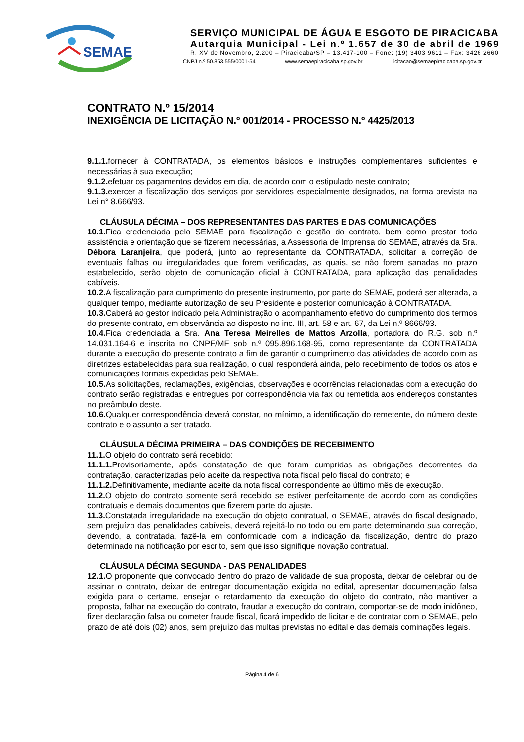SEMAE
SERVIÇO MUNICIPAL DE ÁGUA E ESGOTO DE PIRACICABA
Autarquia Municipal - Lei n.º 1.657 de 30 de abril de 1969
R. XV de Novembro, 2.200 – Piracicaba/SP – 13.417-100 – Fone: (19) 3403 9611 – Fax: 3426 2660
CNPJ n.º 50.853.555/0001-54 www.semaepiracicaba.sp.gov.br licitacao@semaepiracicaba.sp.gov.br
CONTRATO N.º 15/2014
INEXIGÊNCIA DE LICITAÇÃO N.º 001/2014 - PROCESSO N.º 4425/2013
9.1.1. fornecer à CONTRATADA, os elementos básicos e instruções complementares suficientes e necessárias à sua execução;
9.1.2. efetuar os pagamentos devidos em dia, de acordo com o estipulado neste contrato;
9.1.3. exercer a fiscalização dos serviços por servidores especialmente designados, na forma prevista na Lei n° 8.666/93.
CLÁUSULA DÉCIMA – DOS REPRESENTANTES DAS PARTES E DAS COMUNICAÇÕES
10.1. Fica credenciada pelo SEMAE para fiscalização e gestão do contrato, bem como prestar toda assistência e orientação que se fizerem necessárias, a Assessoria de Imprensa do SEMAE, através da Sra. Débora Laranjeira, que poderá, junto ao representante da CONTRATADA, solicitar a correção de eventuais falhas ou irregularidades que forem verificadas, as quais, se não forem sanadas no prazo estabelecido, serão objeto de comunicação oficial à CONTRATADA, para aplicação das penalidades cabíveis.
10.2. A fiscalização para cumprimento do presente instrumento, por parte do SEMAE, poderá ser alterada, a qualquer tempo, mediante autorização de seu Presidente e posterior comunicação à CONTRATADA.
10.3. Caberá ao gestor indicado pela Administração o acompanhamento efetivo do cumprimento dos termos do presente contrato, em observância ao disposto no inc. III, art. 58 e art. 67, da Lei n.º 8666/93.
10.4. Fica credenciada a Sra. Ana Teresa Meirelles de Mattos Arzolla, portadora do R.G. sob n.º 14.031.164-6 e inscrita no CNPF/MF sob n.º 095.896.168-95, como representante da CONTRATADA durante a execução do presente contrato a fim de garantir o cumprimento das atividades de acordo com as diretrizes estabelecidas para sua realização, o qual responderá ainda, pelo recebimento de todos os atos e comunicações formais expedidas pelo SEMAE.
10.5. As solicitações, reclamações, exigências, observações e ocorrências relacionadas com a execução do contrato serão registradas e entregues por correspondência via fax ou remetida aos endereços constantes no preâmbulo deste.
10.6. Qualquer correspondência deverá constar, no mínimo, a identificação do remetente, do número deste contrato e o assunto a ser tratado.
CLÁUSULA DÉCIMA PRIMEIRA – DAS CONDIÇÕES DE RECEBIMENTO
11.1. O objeto do contrato será recebido:
11.1.1. Provisoriamente, após constatação de que foram cumpridas as obrigações decorrentes da contratação, caracterizadas pelo aceite da respectiva nota fiscal pelo fiscal do contrato; e
11.1.2. Definitivamente, mediante aceite da nota fiscal correspondente ao último mês de execução.
11.2. O objeto do contrato somente será recebido se estiver perfeitamente de acordo com as condições contratuais e demais documentos que fizerem parte do ajuste.
11.3. Constatada irregularidade na execução do objeto contratual, o SEMAE, através do fiscal designado, sem prejuízo das penalidades cabíveis, deverá rejeitá-lo no todo ou em parte determinando sua correção, devendo, a contratada, fazê-la em conformidade com a indicação da fiscalização, dentro do prazo determinado na notificação por escrito, sem que isso signifique novação contratual.
CLÁUSULA DÉCIMA SEGUNDA - DAS PENALIDADES
12.1. O proponente que convocado dentro do prazo de validade de sua proposta, deixar de celebrar ou de assinar o contrato, deixar de entregar documentação exigida no edital, apresentar documentação falsa exigida para o certame, ensejar o retardamento da execução do objeto do contrato, não mantiver a proposta, falhar na execução do contrato, fraudar a execução do contrato, comportar-se de modo inidôneo, fizer declaração falsa ou cometer fraude fiscal, ficará impedido de licitar e de contratar com o SEMAE, pelo prazo de até dois (02) anos, sem prejuízo das multas previstas no edital e das demais cominações legais.
Página 4 de 6